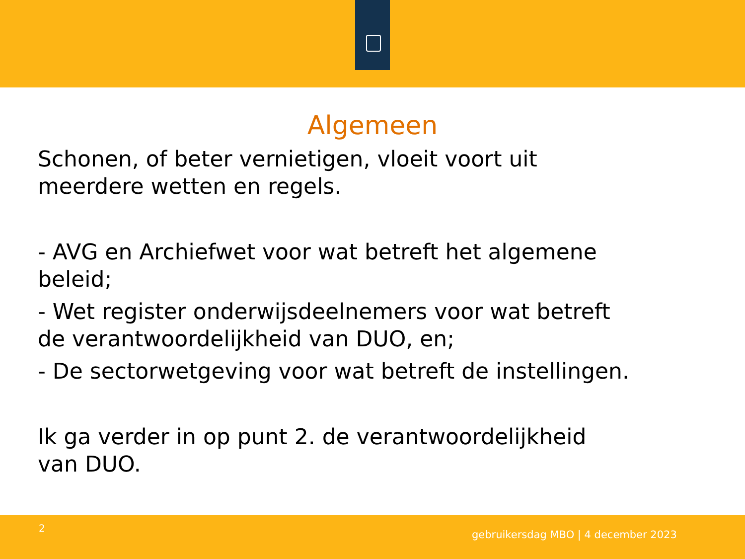Algemeen
Schonen, of beter vernietigen, vloeit voort uit
meerdere wetten en regels.
- AVG en Archiefwet voor wat betreft het algemene
beleid;
- Wet register onderwijsdeelnemers voor wat betreft
de verantwoordelijkheid van DUO, en;
- De sectorwetgeving voor wat betreft de instellingen.
Ik ga verder in op punt 2. de verantwoordelijkheid
van DUO.
2
gebruikersdag MBO | 4 december 2023